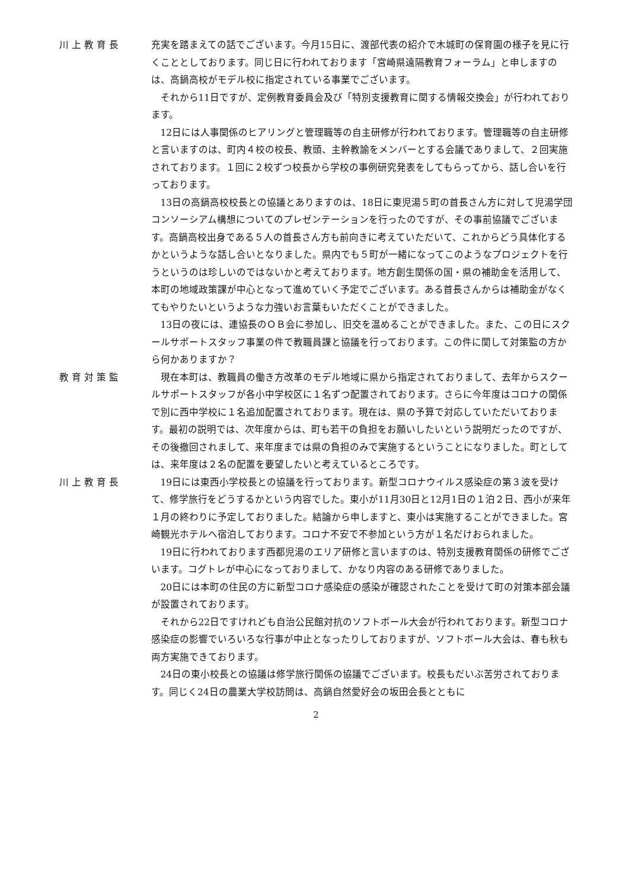川上教育長 充実を踏まえての話でございます。今月15日に、渡部代表の紹介で木城町の保育園の様子を見に行くこととしております。同じ日に行われております「宮崎県遠隔教育フォーラム」と申しますのは、高鍋高校がモデル校に指定されている事業でございます。
それから11日ですが、定例教育委員会及び「特別支援教育に関する情報交換会」が行われております。
12日には人事関係のヒアリングと管理職等の自主研修が行われております。管理職等の自主研修と言いますのは、町内４校の校長、教頭、主幹教諭をメンバーとする会議でありまして、２回実施されております。１回に２校ずつ校長から学校の事例研究発表をしてもらってから、話し合いを行っております。
13日の高鍋高校校長との協議とありますのは、18日に東児湯５町の首長さん方に対して児湯学団コンソーシアム構想についてのプレゼンテーションを行ったのですが、その事前協議でございます。高鍋高校出身である５人の首長さん方も前向きに考えていただいて、これからどう具体化するかというような話し合いとなりました。県内でも５町が一緒になってこのようなプロジェクトを行うというのは珍しいのではないかと考えております。地方創生関係の国・県の補助金を活用して、本町の地域政策課が中心となって進めていく予定でございます。ある首長さんからは補助金がなくてもやりたいというような力強いお言葉もいただくことができました。
13日の夜には、連協長のＯＢ会に参加し、旧交を温めることができました。また、この日にスクールサポートスタッフ事業の件で教職員課と協議を行っております。この件に関して対策監の方から何かありますか？
教育対策監 現在本町は、教職員の働き方改革のモデル地域に県から指定されておりまして、去年からスクールサポートスタッフが各小中学校区に１名ずつ配置されております。さらに今年度はコロナの関係で別に西中学校に１名追加配置されております。現在は、県の予算で対応していただいております。最初の説明では、次年度からは、町も若干の負担をお願いしたいという説明だったのですが、その後撤回されまして、来年度までは県の負担のみで実施するということになりました。町としては、来年度は２名の配置を要望したいと考えているところです。
川上教育長 19日には東西小学校長との協議を行っております。新型コロナウイルス感染症の第３波を受けて、修学旅行をどうするかという内容でした。東小が11月30日と12月1日の１泊２日、西小が来年１月の終わりに予定しておりました。結論から申しますと、東小は実施することができました。宮崎観光ホテルへ宿泊しております。コロナ不安で不参加という方が１名だけおられました。
19日に行われております西都児湯のエリア研修と言いますのは、特別支援教育関係の研修でございます。コグトレが中心になっておりまして、かなり内容のある研修でありました。
20日には本町の住民の方に新型コロナ感染症の感染が確認されたことを受けて町の対策本部会議が設置されております。
それから22日ですけれども自治公民館対抗のソフトボール大会が行われております。新型コロナ感染症の影響でいろいろな行事が中止となったりしておりますが、ソフトボール大会は、春も秋も両方実施できております。
24日の東小校長との協議は修学旅行関係の協議でございます。校長もだいぶ苦労されております。同じく24日の農業大学校訪問は、高鍋自然愛好会の坂田会長とともに
2